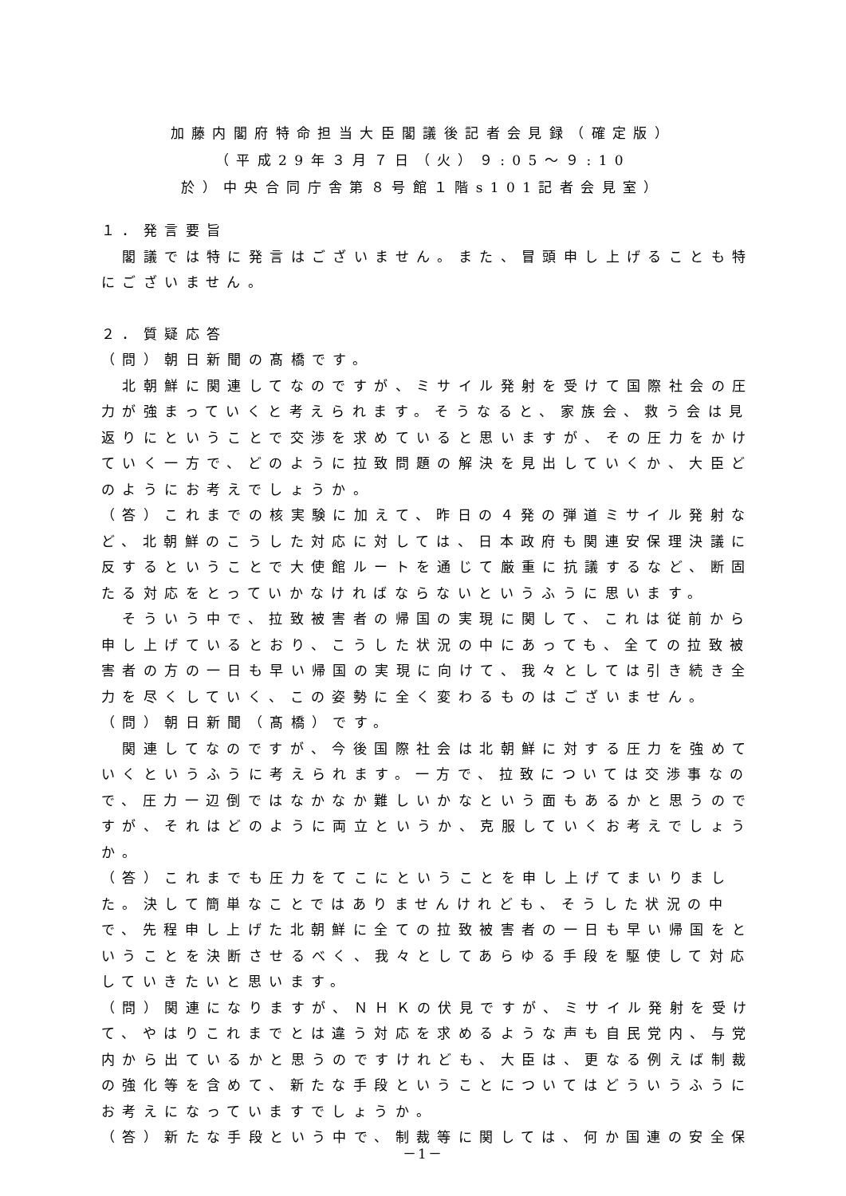加藤内閣府特命担当大臣閣議後記者会見録（確定版）
（平成29年３月７日（火）９:05～９:10
於）中央合同庁舎第８号館１階s101記者会見室）
１．発言要旨
　閣議では特に発言はございません。また、冒頭申し上げることも特にございません。
２．質疑応答
（問）朝日新聞の髙橋です。
　北朝鮮に関連してなのですが、ミサイル発射を受けて国際社会の圧力が強まっていくと考えられます。そうなると、家族会、救う会は見返りにということで交渉を求めていると思いますが、その圧力をかけていく一方で、どのように拉致問題の解決を見出していくか、大臣どのようにお考えでしょうか。
（答）これまでの核実験に加えて、昨日の４発の弾道ミサイル発射など、北朝鮮のこうした対応に対しては、日本政府も関連安保理決議に反するということで大使館ルートを通じて厳重に抗議するなど、断固たる対応をとっていかなければならないというふうに思います。
　そういう中で、拉致被害者の帰国の実現に関して、これは従前から申し上げているとおり、こうした状況の中にあっても、全ての拉致被害者の方の一日も早い帰国の実現に向けて、我々としては引き続き全力を尽くしていく、この姿勢に全く変わるものはございません。
（問）朝日新聞（髙橋）です。
　関連してなのですが、今後国際社会は北朝鮮に対する圧力を強めていくというふうに考えられます。一方で、拉致については交渉事なので、圧力一辺倒ではなかなか難しいかなという面もあるかと思うのですが、それはどのように両立というか、克服していくお考えでしょうか。
（答）これまでも圧力をてこにということを申し上げてまいりました。決して簡単なことではありませんけれども、そうした状況の中で、先程申し上げた北朝鮮に全ての拉致被害者の一日も早い帰国をということを決断させるべく、我々としてあらゆる手段を駆使して対応していきたいと思います。
（問）関連になりますが、ＮＨＫの伏見ですが、ミサイル発射を受けて、やはりこれまでとは違う対応を求めるような声も自民党内、与党内から出ているかと思うのですけれども、大臣は、更なる例えば制裁の強化等を含めて、新たな手段ということについてはどういうふうにお考えになっていますでしょうか。
（答）新たな手段という中で、制裁等に関しては、何か国連の安全保
－1－